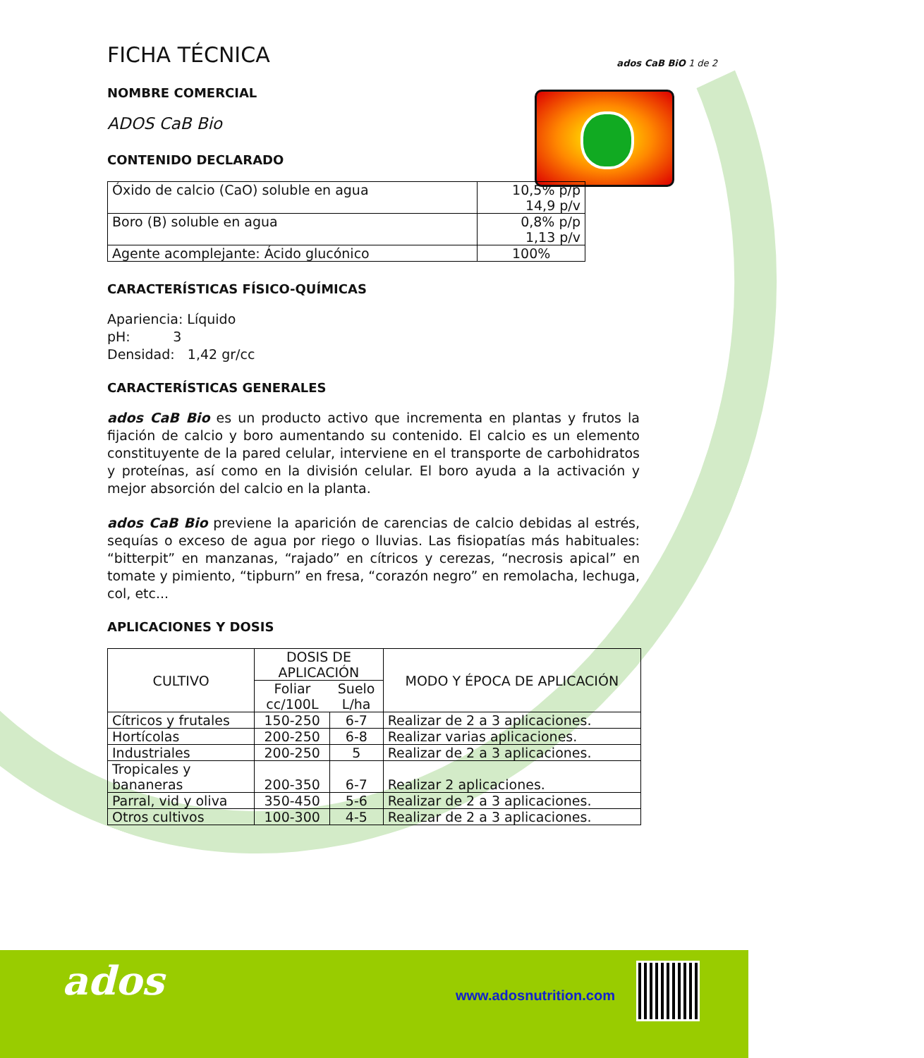ados CaB BiO 1 de 2
FICHA TÉCNICA
NOMBRE COMERCIAL
ADOS CaB Bio
CONTENIDO DECLARADO
| Óxido de calcio (CaO) soluble en agua | 10,5% p/p 14,9 p/v |
| Boro (B) soluble en agua | 0,8% p/p 1,13 p/v |
| Agente acomplejante: Ácido glucónico | 100% |
CARACTERÍSTICAS FÍSICO-QUÍMICAS
Apariencia: Líquido
pH: 3
Densidad: 1,42 gr/cc
CARACTERÍSTICAS GENERALES
ados CaB Bio es un producto activo que incrementa en plantas y frutos la fijación de calcio y boro aumentando su contenido. El calcio es un elemento constituyente de la pared celular, interviene en el transporte de carbohidratos y proteínas, así como en la división celular. El boro ayuda a la activación y mejor absorción del calcio en la planta.
ados CaB Bio previene la aparición de carencias de calcio debidas al estrés, sequías o exceso de agua por riego o lluvias. Las fisiopatías más habituales: “bitterpit” en manzanas, “rajado” en cítricos y cerezas, “necrosis apical” en tomate y pimiento, “tipburn” en fresa, “corazón negro” en remolacha, lechuga, col, etc...
APLICACIONES Y DOSIS
| CULTIVO | DOSIS DE APLICACIÓN | | MODO Y ÉPOCA DE APLICACIÓN |
| --- | --- | --- | --- |
| | Foliar cc/100L | Suelo L/ha | |
| Cítricos y frutales | 150-250 | 6-7 | Realizar de 2 a 3 aplicaciones. |
| Hortícolas | 200-250 | 6-8 | Realizar varias aplicaciones. |
| Industriales | 200-250 | 5 | Realizar de 2 a 3 aplicaciones. |
| Tropicales y bananeras | 200-350 | 6-7 | Realizar 2 aplicaciones. |
| Parral, vid y oliva | 350-450 | 5-6 | Realizar de 2 a 3 aplicaciones. |
| Otros cultivos | 100-300 | 4-5 | Realizar de 2 a 3 aplicaciones. |
ados www.adosnutrition.com